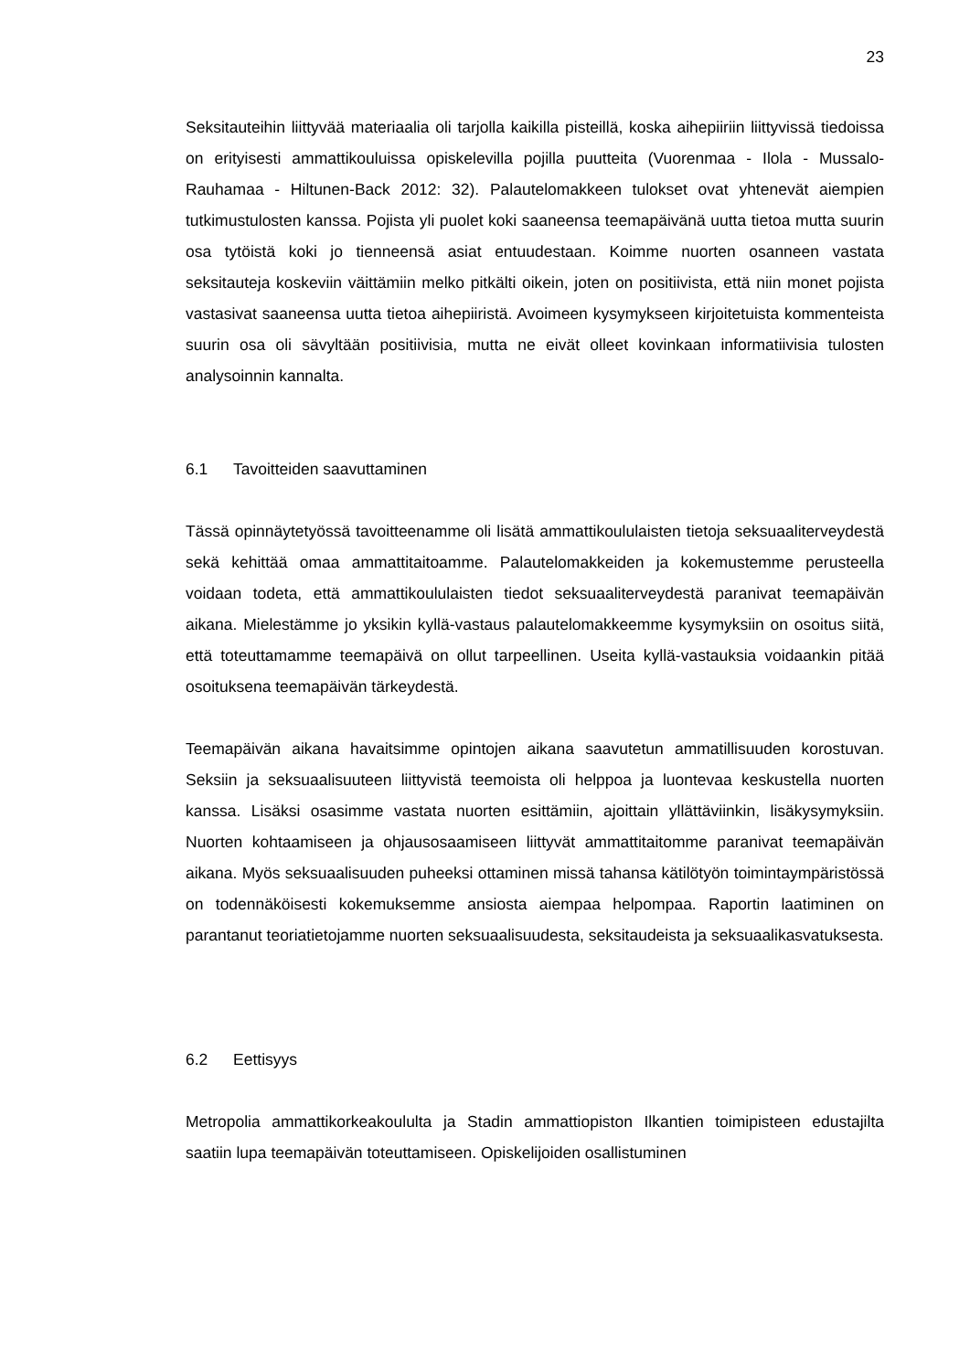23
Seksitauteihin liittyvää materiaalia oli tarjolla kaikilla pisteillä, koska aihepiiriin liittyvissä tiedoissa on erityisesti ammattikouluissa opiskelevilla pojilla puutteita (Vuorenmaa - Ilola - Mussalo-Rauhamaa - Hiltunen-Back 2012: 32). Palautelomakkeen tulokset ovat yhtenevät aiempien tutkimustulosten kanssa. Pojista yli puolet koki saaneensa teemapäivänä uutta tietoa mutta suurin osa tytöistä koki jo tienneensä asiat entuudestaan. Koimme nuorten osanneen vastata seksitauteja koskeviin väittämiin melko pitkälti oikein, joten on positiivista, että niin monet pojista vastasivat saaneensa uutta tietoa aihepiiristä. Avoimeen kysymykseen kirjoitetuista kommenteista suurin osa oli sävyltään positiivisia, mutta ne eivät olleet kovinkaan informatiivisia tulosten analysoinnin kannalta.
6.1 Tavoitteiden saavuttaminen
Tässä opinnäytetyössä tavoitteenamme oli lisätä ammattikoululaisten tietoja seksuaaliterveydestä sekä kehittää omaa ammattitaitoamme. Palautelomakkeiden ja kokemustemme perusteella voidaan todeta, että ammattikoululaisten tiedot seksuaaliterveydestä paranivat teemapäivän aikana. Mielestämme jo yksikin kyllä-vastaus palautelomakkeemme kysymyksiin on osoitus siitä, että toteuttamamme teemapäivä on ollut tarpeellinen. Useita kyllä-vastauksia voidaankin pitää osoituksena teemapäivän tärkeydestä.
Teemapäivän aikana havaitsimme opintojen aikana saavutetun ammatillisuuden korostuvan. Seksiin ja seksuaalisuuteen liittyvistä teemoista oli helppoa ja luontevaa keskustella nuorten kanssa. Lisäksi osasimme vastata nuorten esittämiin, ajoittain yllättäviinkin, lisäkysymyksiin. Nuorten kohtaamiseen ja ohjausosaamiseen liittyvät ammattitaitomme paranivat teemapäivän aikana. Myös seksuaalisuuden puheeksi ottaminen missä tahansa kätilötyön toimintaympäristössä on todennäköisesti kokemuksemme ansiosta aiempaa helpompaa. Raportin laatiminen on parantanut teoriatietojamme nuorten seksuaalisuudesta, seksitaudeista ja seksuaalikasvatuksesta.
6.2 Eettisyys
Metropolia ammattikorkeakoululta ja Stadin ammattiopiston Ilkantien toimipisteen edustajilta saatiin lupa teemapäivän toteuttamiseen. Opiskelijoiden osallistuminen